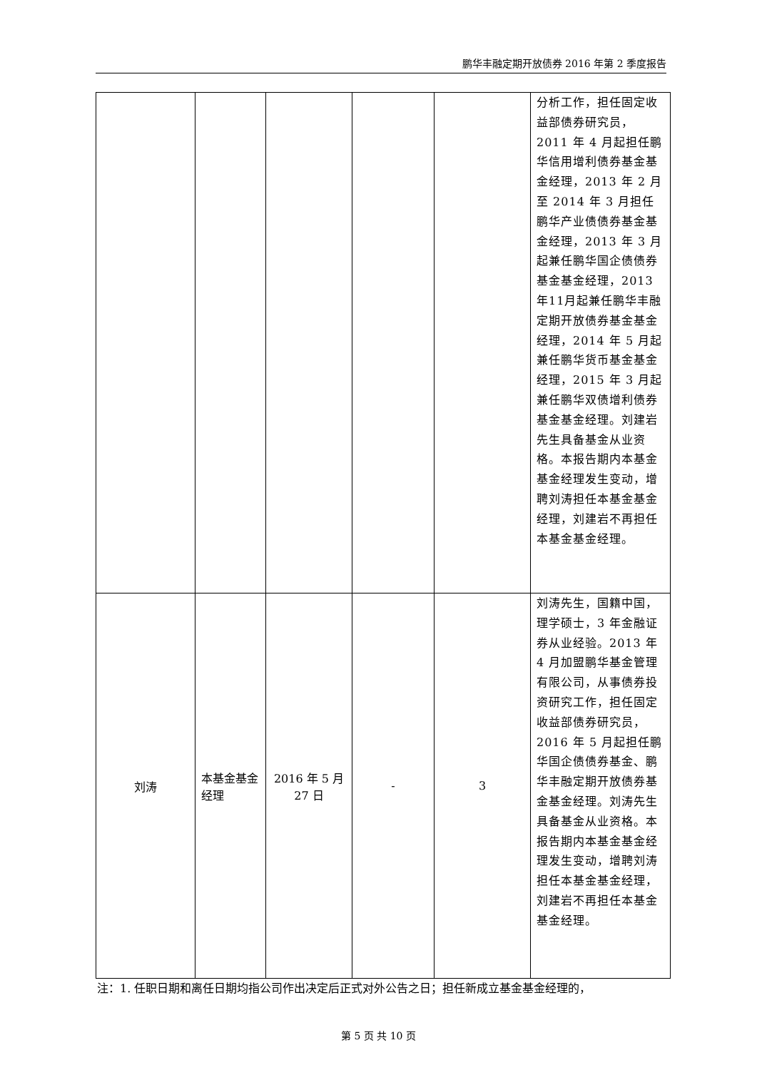鹏华丰融定期开放债券 2016 年第 2 季度报告
| | | | | | 分析工作，担任固定收益部债券研究员，2011 年 4 月起担任鹏华信用增利债券基金基金经理，2013 年 2 月至 2014 年 3 月担任鹏华产业债债券基金基金经理，2013 年 3 月起兼任鹏华国企债债券基金基金经理，2013年11月起兼任鹏华丰融定期开放债券基金基金经理，2014 年 5 月起兼任鹏华货币基金基金经理，2015 年 3 月起兼任鹏华双债增利债券基金基金经理。刘建岩先生具备基金从业资格。本报告期内本基金基金经理发生变动，增聘刘涛担任本基金基金经理，刘建岩不再担任本基金基金经理。 |
| 刘涛 | 本基金基金经理 | 2016 年 5 月 27 日 | - | 3 | 刘涛先生，国籍中国，理学硕士，3 年金融证券从业经验。2013 年 4 月加盟鹏华基金管理有限公司，从事债券投资研究工作，担任固定收益部债券研究员，2016 年 5 月起担任鹏华国企债债券基金、鹏华丰融定期开放债券基金基金经理。刘涛先生具备基金从业资格。本报告期内本基金基金经理发生变动，增聘刘涛担任本基金基金经理，刘建岩不再担任本基金基金经理。 |
注：1. 任职日期和离任日期均指公司作出决定后正式对外公告之日；担任新成立基金基金经理的，
第 5 页 共 10 页